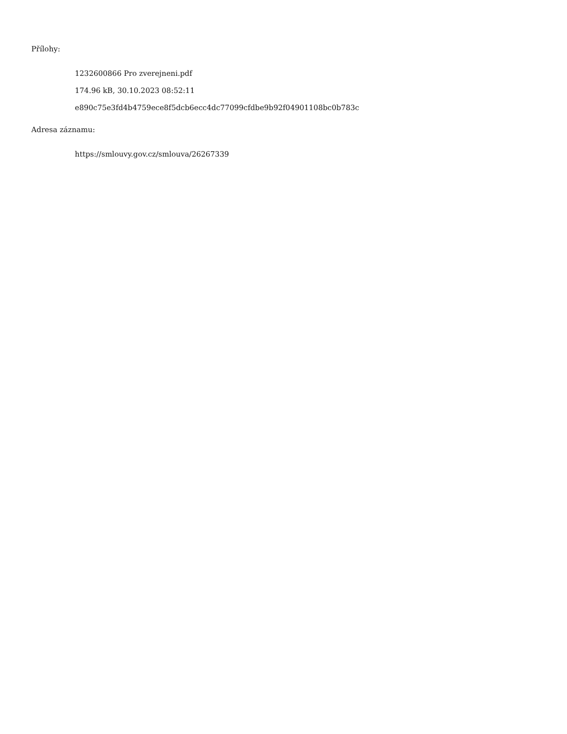Přílohy:
1232600866 Pro zverejneni.pdf
174.96 kB, 30.10.2023 08:52:11
e890c75e3fd4b4759ece8f5dcb6ecc4dc77099cfdbe9b92f04901108bc0b783c
Adresa záznamu:
https://smlouvy.gov.cz/smlouva/26267339